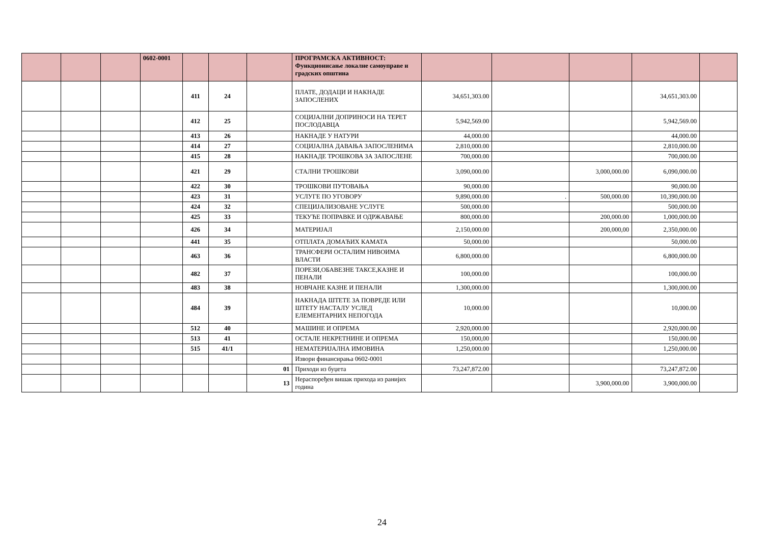| | | | 0602-0001 | | | | ПРОГРАМСКА АКТИВНОСТ: Функционисање локалне самоуправе и градских општина | | | | | |
| | | | | 411 | 24 | | ПЛАТЕ, ДОДАЦИ И НАКНАДЕ ЗАПОСЛЕНИХ | 34,651,303.00 | | | 34,651,303.00 | |
| | | | | 412 | 25 | | СОЦИЈАЛНИ ДОПРИНОСИ НА ТЕРЕТ ПОСЛОДАВЦА | 5,942,569.00 | | | 5,942,569.00 | |
| | | | | 413 | 26 | | НАКНАДЕ У НАТУРИ | 44,000.00 | | | 44,000.00 | |
| | | | | 414 | 27 | | СОЦИЈАЛНА ДАВАЊА ЗАПОСЛЕНИМА | 2,810,000.00 | | | 2,810,000.00 | |
| | | | | 415 | 28 | | НАКНАДЕ ТРОШКОВА ЗА ЗАПОСЛЕНЕ | 700,000.00 | | | 700,000.00 | |
| | | | | 421 | 29 | | СТАЛНИ ТРОШКОВИ | 3,090,000.00 | | 3,000,000.00 | 6,090,000.00 | |
| | | | | 422 | 30 | | ТРОШКОВИ ПУТОВАЊА | 90,000.00 | | | 90,000.00 | |
| | | | | 423 | 31 | | УСЛУГЕ ПО УГОВОРУ | 9,890,000.00 | . | 500,000.00 | 10,390,000.00 | |
| | | | | 424 | 32 | | СПЕЦИЈАЛИЗОВАНЕ УСЛУГЕ | 500,000.00 | | | 500,000.00 | |
| | | | | 425 | 33 | | ТЕКУЋЕ ПОПРАВКЕ И ОДРЖАВАЊЕ | 800,000.00 | | 200,000.00 | 1,000,000.00 | |
| | | | | 426 | 34 | | МАТЕРИЈАЛ | 2,150,000.00 | | 200,000,00 | 2,350,000.00 | |
| | | | | 441 | 35 | | ОТПЛАТА ДОМАЋИХ КАМАТА | 50,000.00 | | | 50,000.00 | |
| | | | | 463 | 36 | | ТРАНСФЕРИ ОСТАЛИМ НИВОИМА ВЛАСТИ | 6,800,000.00 | | | 6,800,000.00 | |
| | | | | 482 | 37 | | ПОРЕЗИ,ОБАВЕЗНЕ ТАКСЕ,КАЗНЕ И ПЕНАЛИ | 100,000.00 | | | 100,000.00 | |
| | | | | 483 | 38 | | НОВЧАНЕ КАЗНЕ И ПЕНАЛИ | 1,300,000.00 | | | 1,300,000.00 | |
| | | | | 484 | 39 | | НАКНАДА ШТЕТЕ ЗА ПОВРЕДЕ ИЛИ ШТЕТУ НАСТАЛУ УСЛЕД ЕЛЕМЕНТАРНИХ НЕПОГОДА | 10,000.00 | | | 10,000.00 | |
| | | | | 512 | 40 | | МАШИНЕ И ОПРЕМА | 2,920,000.00 | | | 2,920,000.00 | |
| | | | | 513 | 41 | | ОСТАЛЕ НЕКРЕТНИНЕ И ОПРЕМА | 150,000,00 | | | 150,000.00 | |
| | | | | 515 | 41/1 | | НЕМАТЕРИЈАЛНА ИМОВИНА | 1,250,000.00 | | | 1,250,000.00 | |
| | | | | | | | Извори финансирања 0602-0001 | | | | | |
| | | | | | | 01 | Приходи из буџета | 73,247,872.00 | | | 73,247,872.00 | |
| | | | | | | 13 | Нераспоређен вишак прихода из ранијих година | | | 3,900,000.00 | 3,900,000.00 | |
24